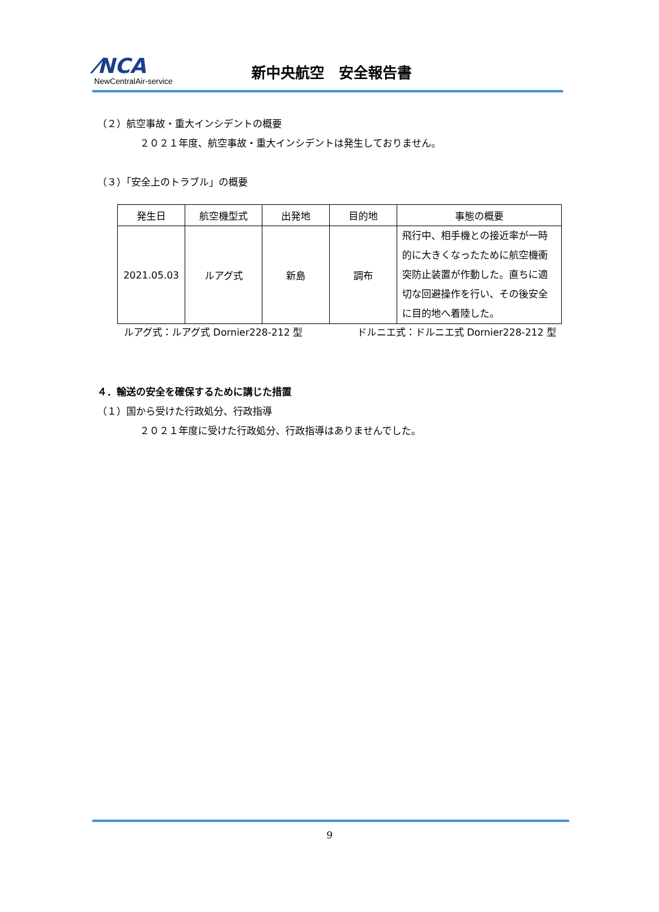⁄NCA
NewCentralAir-service
新中央航空　安全報告書
（２）航空事故・重大インシデントの概要
２０２１年度、航空事故・重大インシデントは発生しておりません。
（３）「安全上のトラブル」の概要
| 発生日 | 航空機型式 | 出発地 | 目的地 | 事態の概要 |
| --- | --- | --- | --- | --- |
| 2021.05.03 | ルアグ式 | 新島 | 調布 | 飛行中、相手機との接近率が一時的に大きくなったために航空機衝突防止装置が作動した。直ちに適切な回避操作を行い、その後安全に目的地へ着陸した。 |
ルアグ式：ルアグ式 Dornier228-212 型 ドルニエ式：ドルニエ式 Dornier228-212 型
４．輸送の安全を確保するために講じた措置
（１）国から受けた行政処分、行政指導
２０２１年度に受けた行政処分、行政指導はありませんでした。
9